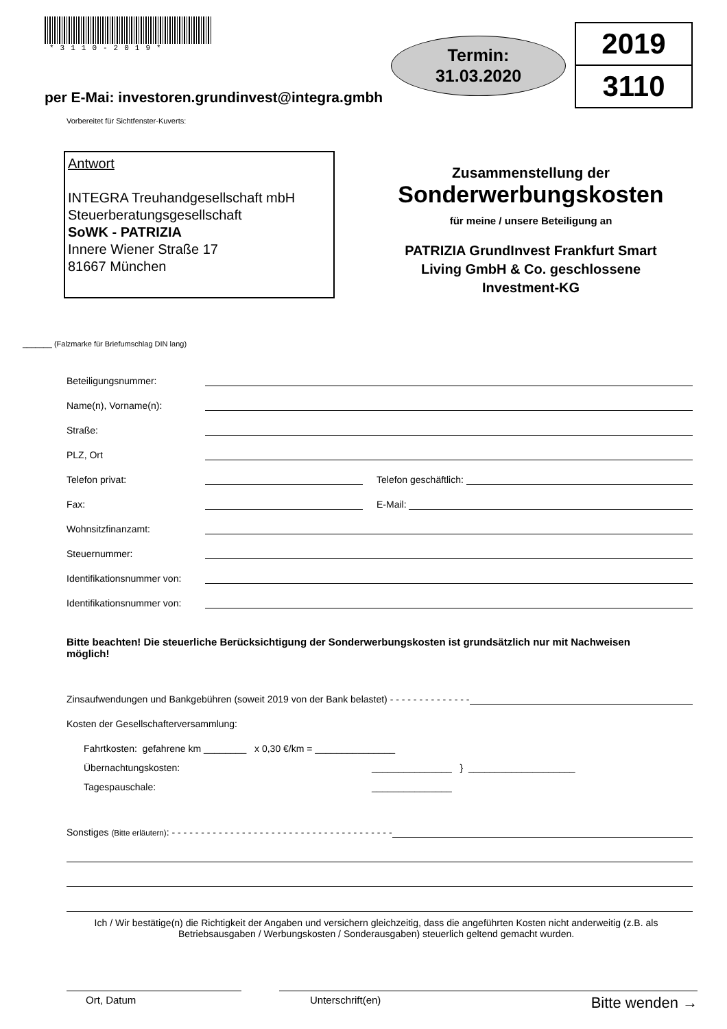*3110-2019*
Termin:
31.03.2020
2019
3110
per E-Mai: investoren.grundinvest@integra.gmbh
Vorbereitet für Sichtfenster-Kuverts:
Antwort
INTEGRA Treuhandgesellschaft mbH
Steuerberatungsgesellschaft
SoWK - PATRIZIA
Innere Wiener Straße 17
81667 München
Zusammenstellung der
Sonderwerbungskosten
für meine / unsere Beteiligung an
PATRIZIA GrundInvest Frankfurt Smart
Living GmbH & Co. geschlossene
Investment-KG
_______ (Falzmarke für Briefumschlag DIN lang)
Beteiligungsnummer:
Name(n), Vorname(n):
Straße:
PLZ, Ort
Telefon privat: Telefon geschäftlich:
Fax: E-Mail:
Wohnsitzfinanzamt:
Steuernummer:
Identifikationsnummer von:
Identifikationsnummer von:
Bitte beachten! Die steuerliche Berücksichtigung der Sonderwerbungskosten ist grundsätzlich nur mit Nachweisen möglich!
Zinsaufwendungen und Bankgebühren (soweit 2019 von der Bank belastet) - - - - - - - - - - - - - -
Kosten der Gesellschafterversammlung:
Fahrtkosten: gefahrene km ________ x 0,30 €/km = _______________
Übernachtungskosten: _______________ } ____________________
Tagespauschale: _______________
Sonstiges (Bitte erläutern): - - - - - - - - - - - - - - - - - - - - - - - - - - - - - - - - - - - - - -
Ich / Wir bestätige(n) die Richtigkeit der Angaben und versichern gleichzeitig, dass die angeführten Kosten nicht anderweitig (z.B. als Betriebsausgaben / Werbungskosten / Sonderausgaben) steuerlich geltend gemacht wurden.
Ort, Datum Unterschrift(en) Bitte wenden →